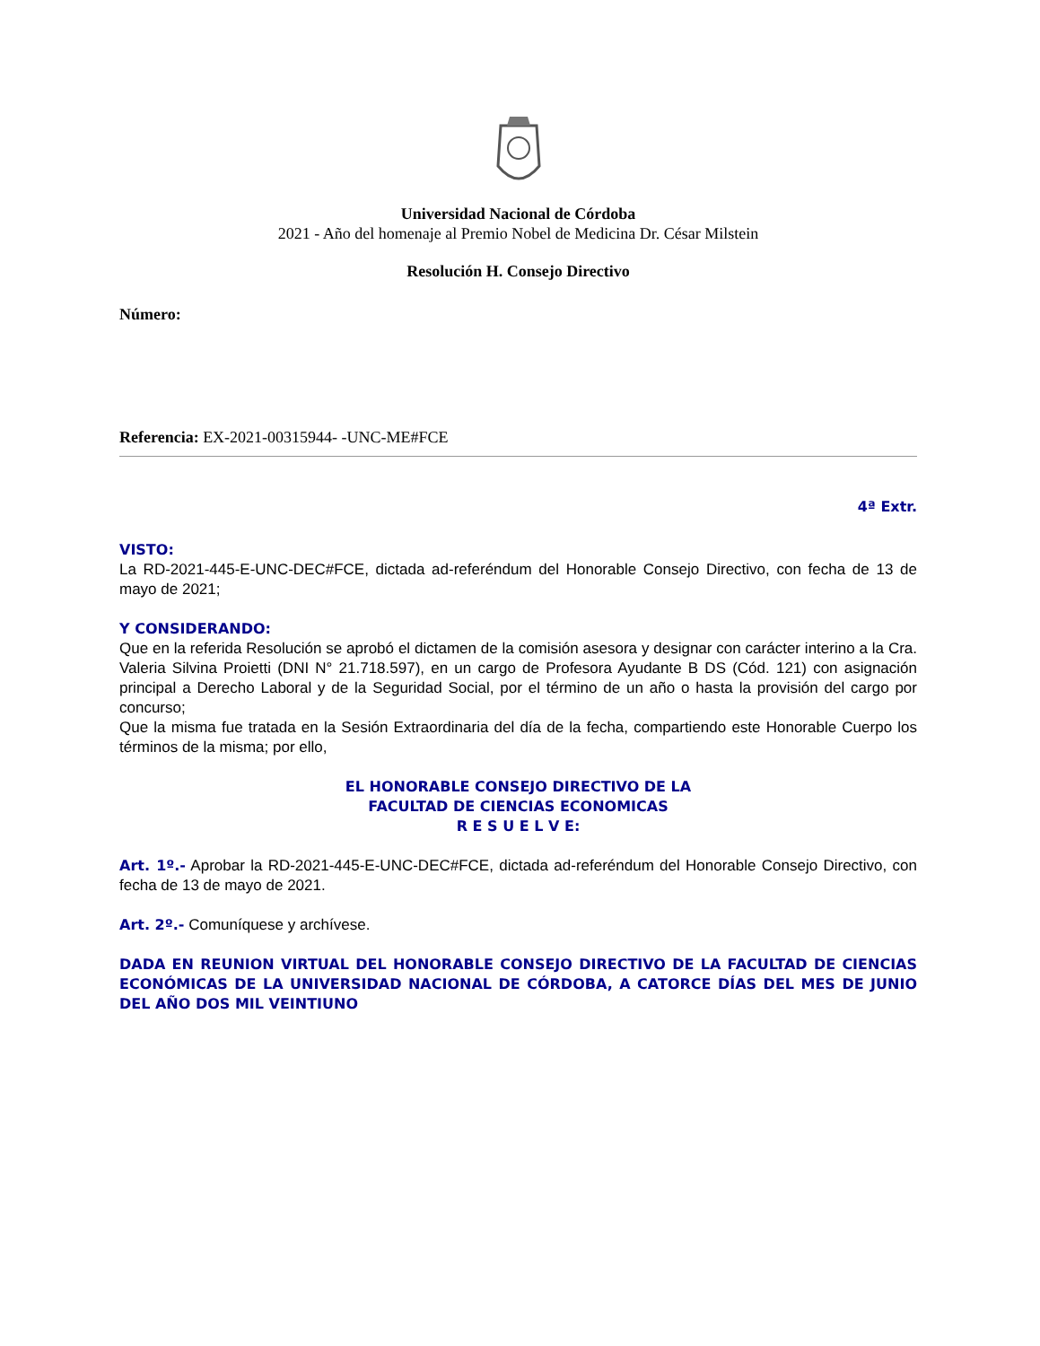Universidad Nacional de Córdoba
2021 - Año del homenaje al Premio Nobel de Medicina Dr. César Milstein
Resolución H. Consejo Directivo
Número:
Referencia: EX-2021-00315944- -UNC-ME#FCE
4ª Extr.
VISTO:
La RD-2021-445-E-UNC-DEC#FCE, dictada ad-referéndum del Honorable Consejo Directivo, con fecha de 13 de mayo de 2021;
Y CONSIDERANDO:
Que en la referida Resolución se aprobó el dictamen de la comisión asesora y designar con carácter interino a la Cra. Valeria Silvina Proietti (DNI N° 21.718.597), en un cargo de Profesora Ayudante B DS (Cód. 121) con asignación principal a Derecho Laboral y de la Seguridad Social, por el término de un año o hasta la provisión del cargo por concurso;
Que la misma fue tratada en la Sesión Extraordinaria del día de la fecha, compartiendo este Honorable Cuerpo los términos de la misma; por ello,
EL HONORABLE CONSEJO DIRECTIVO DE LA
FACULTAD DE CIENCIAS ECONOMICAS
R E S U E L V E:
Art. 1º.- Aprobar la RD-2021-445-E-UNC-DEC#FCE, dictada ad-referéndum del Honorable Consejo Directivo, con fecha de 13 de mayo de 2021.
Art. 2º.- Comuníquese y archívese.
DADA EN REUNION VIRTUAL DEL HONORABLE CONSEJO DIRECTIVO DE LA FACULTAD DE CIENCIAS ECONÓMICAS DE LA UNIVERSIDAD NACIONAL DE CÓRDOBA, A CATORCE DÍAS DEL MES DE JUNIO DEL AÑO DOS MIL VEINTIUNO